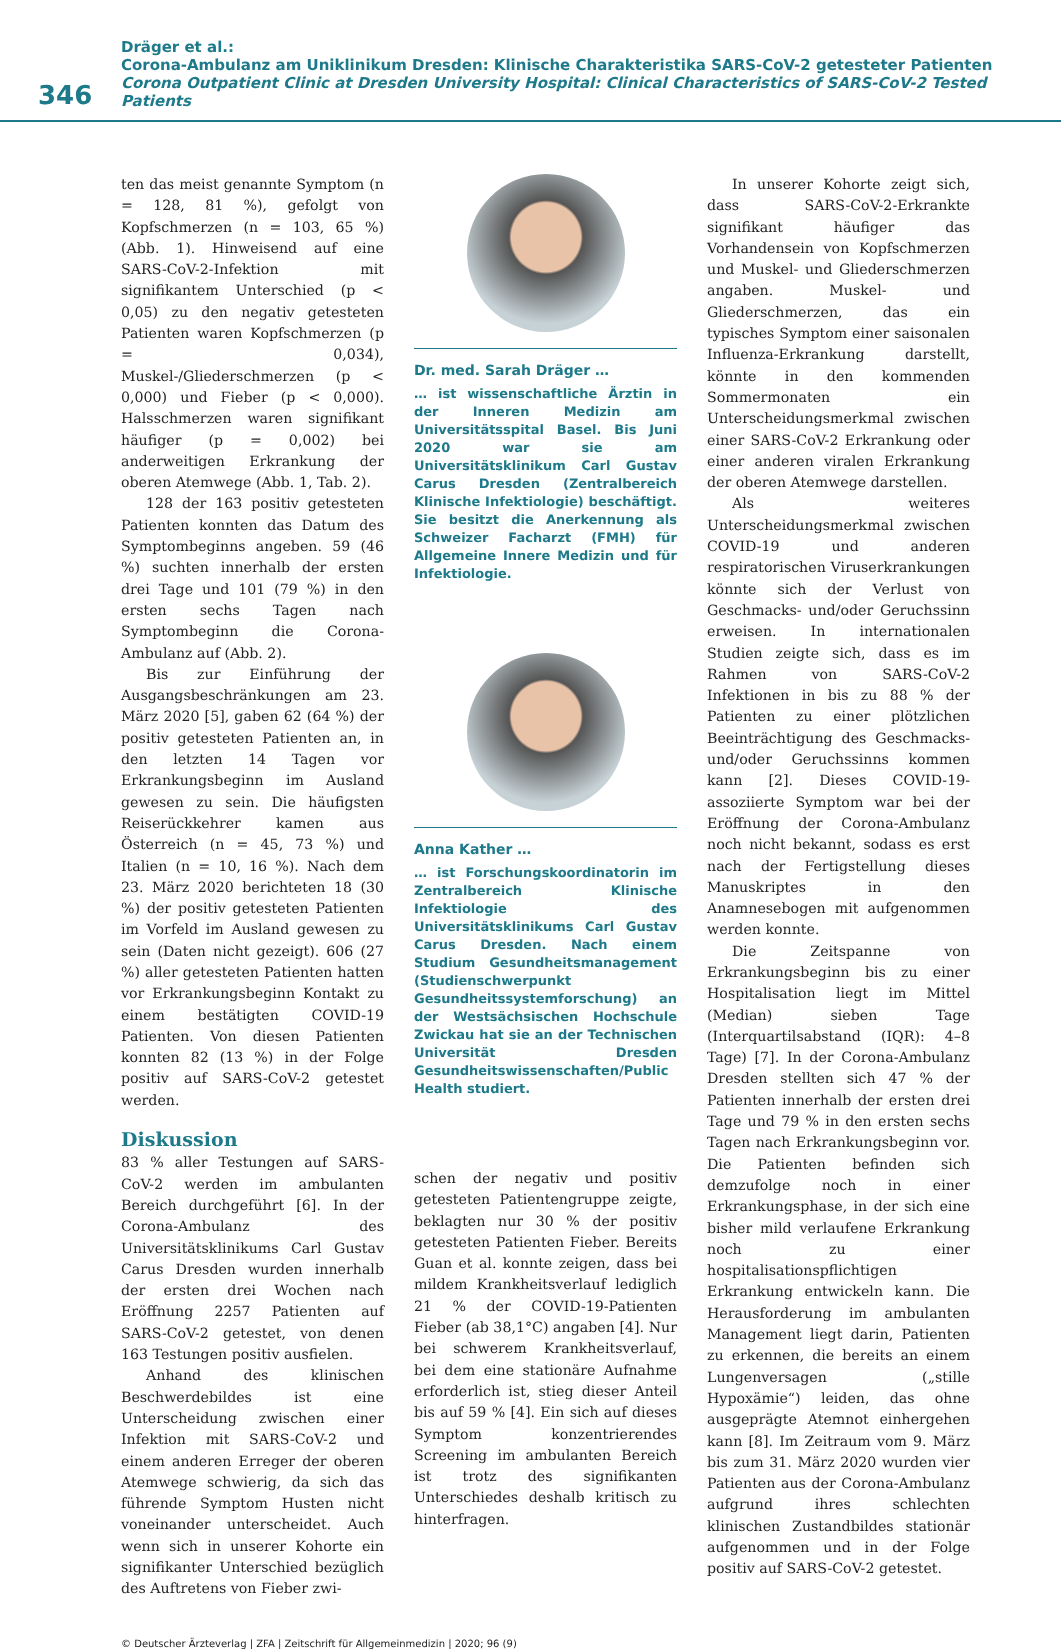346
Dräger et al.:
Corona-Ambulanz am Uniklinikum Dresden: Klinische Charakteristika SARS-CoV-2 getesteter Patienten
Corona Outpatient Clinic at Dresden University Hospital: Clinical Characteristics of SARS-CoV-2 Tested Patients
ten das meist genannte Symptom (n = 128, 81 %), gefolgt von Kopfschmerzen (n = 103, 65 %) (Abb. 1). Hinweisend auf eine SARS-CoV-2-Infektion mit signifikantem Unterschied (p < 0,05) zu den negativ getesteten Patienten waren Kopfschmerzen (p = 0,034), Muskel-/Gliederschmerzen (p < 0,000) und Fieber (p < 0,000). Halsschmerzen waren signifikant häufiger (p = 0,002) bei anderweitigen Erkrankung der oberen Atemwege (Abb. 1, Tab. 2).
128 der 163 positiv getesteten Patienten konnten das Datum des Symptombeginns angeben. 59 (46 %) suchten innerhalb der ersten drei Tage und 101 (79 %) in den ersten sechs Tagen nach Symptombeginn die Corona-Ambulanz auf (Abb. 2).
Bis zur Einführung der Ausgangsbeschränkungen am 23. März 2020 [5], gaben 62 (64 %) der positiv getesteten Patienten an, in den letzten 14 Tagen vor Erkrankungsbeginn im Ausland gewesen zu sein. Die häufigsten Reiserückkehrer kamen aus Österreich (n = 45, 73 %) und Italien (n = 10, 16 %). Nach dem 23. März 2020 berichteten 18 (30 %) der positiv getesteten Patienten im Vorfeld im Ausland gewesen zu sein (Daten nicht gezeigt). 606 (27 %) aller getesteten Patienten hatten vor Erkrankungsbeginn Kontakt zu einem bestätigten COVID-19 Patienten. Von diesen Patienten konnten 82 (13 %) in der Folge positiv auf SARS-CoV-2 getestet werden.
Diskussion
83 % aller Testungen auf SARS-CoV-2 werden im ambulanten Bereich durchgeführt [6]. In der Corona-Ambulanz des Universitätsklinikums Carl Gustav Carus Dresden wurden innerhalb der ersten drei Wochen nach Eröffnung 2257 Patienten auf SARS-CoV-2 getestet, von denen 163 Testungen positiv ausfielen.
Anhand des klinischen Beschwerdebildes ist eine Unterscheidung zwischen einer Infektion mit SARS-CoV-2 und einem anderen Erreger der oberen Atemwege schwierig, da sich das führende Symptom Husten nicht voneinander unterscheidet. Auch wenn sich in unserer Kohorte ein signifikanter Unterschied bezüglich des Auftretens von Fieber zwi-
Dr. med. Sarah Dräger …
… ist wissenschaftliche Ärztin in der Inneren Medizin am Universitätsspital Basel. Bis Juni 2020 war sie am Universitätsklinikum Carl Gustav Carus Dresden (Zentralbereich Klinische Infektiologie) beschäftigt. Sie besitzt die Anerkennung als Schweizer Facharzt (FMH) für Allgemeine Innere Medizin und für Infektiologie.
Anna Kather …
… ist Forschungskoordinatorin im Zentralbereich Klinische Infektiologie des Universitätsklinikums Carl Gustav Carus Dresden. Nach einem Studium Gesundheitsmanagement (Studienschwerpunkt Gesundheitssystemforschung) an der Westsächsischen Hochschule Zwickau hat sie an der Technischen Universität Dresden Gesundheitswissenschaften/Public Health studiert.
schen der negativ und positiv getesteten Patientengruppe zeigte, beklagten nur 30 % der positiv getesteten Patienten Fieber. Bereits Guan et al. konnte zeigen, dass bei mildem Krankheitsverlauf lediglich 21 % der COVID-19-Patienten Fieber (ab 38,1°C) angaben [4]. Nur bei schwerem Krankheitsverlauf, bei dem eine stationäre Aufnahme erforderlich ist, stieg dieser Anteil bis auf 59 % [4]. Ein sich auf dieses Symptom konzentrierendes Screening im ambulanten Bereich ist trotz des signifikanten Unterschiedes deshalb kritisch zu hinterfragen.
In unserer Kohorte zeigt sich, dass SARS-CoV-2-Erkrankte signifikant häufiger das Vorhandensein von Kopfschmerzen und Muskel- und Gliederschmerzen angaben. Muskel- und Gliederschmerzen, das ein typisches Symptom einer saisonalen Influenza-Erkrankung darstellt, könnte in den kommenden Sommermonaten ein Unterscheidungsmerkmal zwischen einer SARS-CoV-2 Erkrankung oder einer anderen viralen Erkrankung der oberen Atemwege darstellen.
Als weiteres Unterscheidungsmerkmal zwischen COVID-19 und anderen respiratorischen Viruserkrankungen könnte sich der Verlust von Geschmacks- und/oder Geruchssinn erweisen. In internationalen Studien zeigte sich, dass es im Rahmen von SARS-CoV-2 Infektionen in bis zu 88 % der Patienten zu einer plötzlichen Beeinträchtigung des Geschmacks- und/oder Geruchssinns kommen kann [2]. Dieses COVID-19-assoziierte Symptom war bei der Eröffnung der Corona-Ambulanz noch nicht bekannt, sodass es erst nach der Fertigstellung dieses Manuskriptes in den Anamnesebogen mit aufgenommen werden konnte.
Die Zeitspanne von Erkrankungsbeginn bis zu einer Hospitalisation liegt im Mittel (Median) sieben Tage (Interquartilsabstand (IQR): 4–8 Tage) [7]. In der Corona-Ambulanz Dresden stellten sich 47 % der Patienten innerhalb der ersten drei Tage und 79 % in den ersten sechs Tagen nach Erkrankungsbeginn vor. Die Patienten befinden sich demzufolge noch in einer Erkrankungsphase, in der sich eine bisher mild verlaufene Erkrankung noch zu einer hospitalisationspflichtigen Erkrankung entwickeln kann. Die Herausforderung im ambulanten Management liegt darin, Patienten zu erkennen, die bereits an einem Lungenversagen („stille Hypoxämie“) leiden, das ohne ausgeprägte Atemnot einhergehen kann [8]. Im Zeitraum vom 9. März bis zum 31. März 2020 wurden vier Patienten aus der Corona-Ambulanz aufgrund ihres schlechten klinischen Zustandbildes stationär aufgenommen und in der Folge positiv auf SARS-CoV-2 getestet.
© Deutscher Ärzteverlag | ZFA | Zeitschrift für Allgemeinmedizin | 2020; 96 (9)